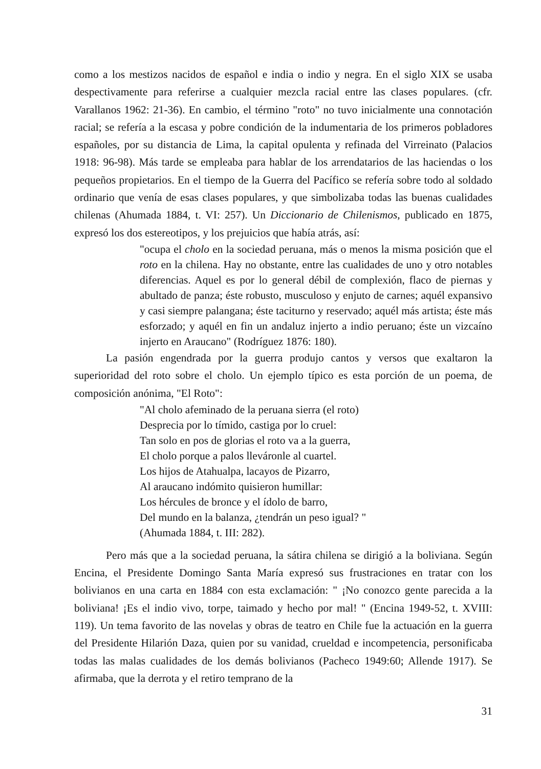como a los mestizos nacidos de español e india o indio y negra. En el siglo XIX se usaba despectivamente para referirse a cualquier mezcla racial entre las clases populares. (cfr. Varallanos 1962: 21-36). En cambio, el término "roto" no tuvo inicialmente una connotación racial; se refería a la escasa y pobre condición de la indumentaria de los primeros pobladores españoles, por su distancia de Lima, la capital opulenta y refinada del Virreinato (Palacios 1918: 96-98). Más tarde se empleaba para hablar de los arrendatarios de las haciendas o los pequeños propietarios. En el tiempo de la Guerra del Pacífico se refería sobre todo al soldado ordinario que venía de esas clases populares, y que simbolizaba todas las buenas cualidades chilenas (Ahumada 1884, t. VI: 257). Un Diccionario de Chilenismos, publicado en 1875, expresó los dos estereotipos, y los prejuicios que había atrás, así:
"ocupa el cholo en la sociedad peruana, más o menos la misma posición que el roto en la chilena. Hay no obstante, entre las cualidades de uno y otro notables diferencias. Aquel es por lo general débil de complexión, flaco de piernas y abultado de panza; éste robusto, musculoso y enjuto de carnes; aquél expansivo y casi siempre palangana; éste taciturno y reservado; aquél más artista; éste más esforzado; y aquél en fin un andaluz injerto a indio peruano; éste un vizcaíno injerto en Araucano" (Rodríguez 1876: 180).
La pasión engendrada por la guerra produjo cantos y versos que exaltaron la superioridad del roto sobre el cholo. Un ejemplo típico es esta porción de un poema, de composición anónima, "El Roto":
"Al cholo afeminado de la peruana sierra (el roto)
Desprecia por lo tímido, castiga por lo cruel:
Tan solo en pos de glorias el roto va a la guerra,
El cholo porque a palos lleváronle al cuartel.
Los hijos de Atahualpa, lacayos de Pizarro,
Al araucano indómito quisieron humillar:
Los hércules de bronce y el ídolo de barro,
Del mundo en la balanza, ¿tendrán un peso igual? "
(Ahumada 1884, t. III: 282).
Pero más que a la sociedad peruana, la sátira chilena se dirigió a la boliviana. Según Encina, el Presidente Domingo Santa María expresó sus frustraciones en tratar con los bolivianos en una carta en 1884 con esta exclamación: " ¡No conozco gente parecida a la boliviana! ¡Es el indio vivo, torpe, taimado y hecho por mal! " (Encina 1949-52, t. XVIII: 119). Un tema favorito de las novelas y obras de teatro en Chile fue la actuación en la guerra del Presidente Hilarión Daza, quien por su vanidad, crueldad e incompetencia, personificaba todas las malas cualidades de los demás bolivianos (Pacheco 1949:60; Allende 1917). Se afirmaba, que la derrota y el retiro temprano de la
31